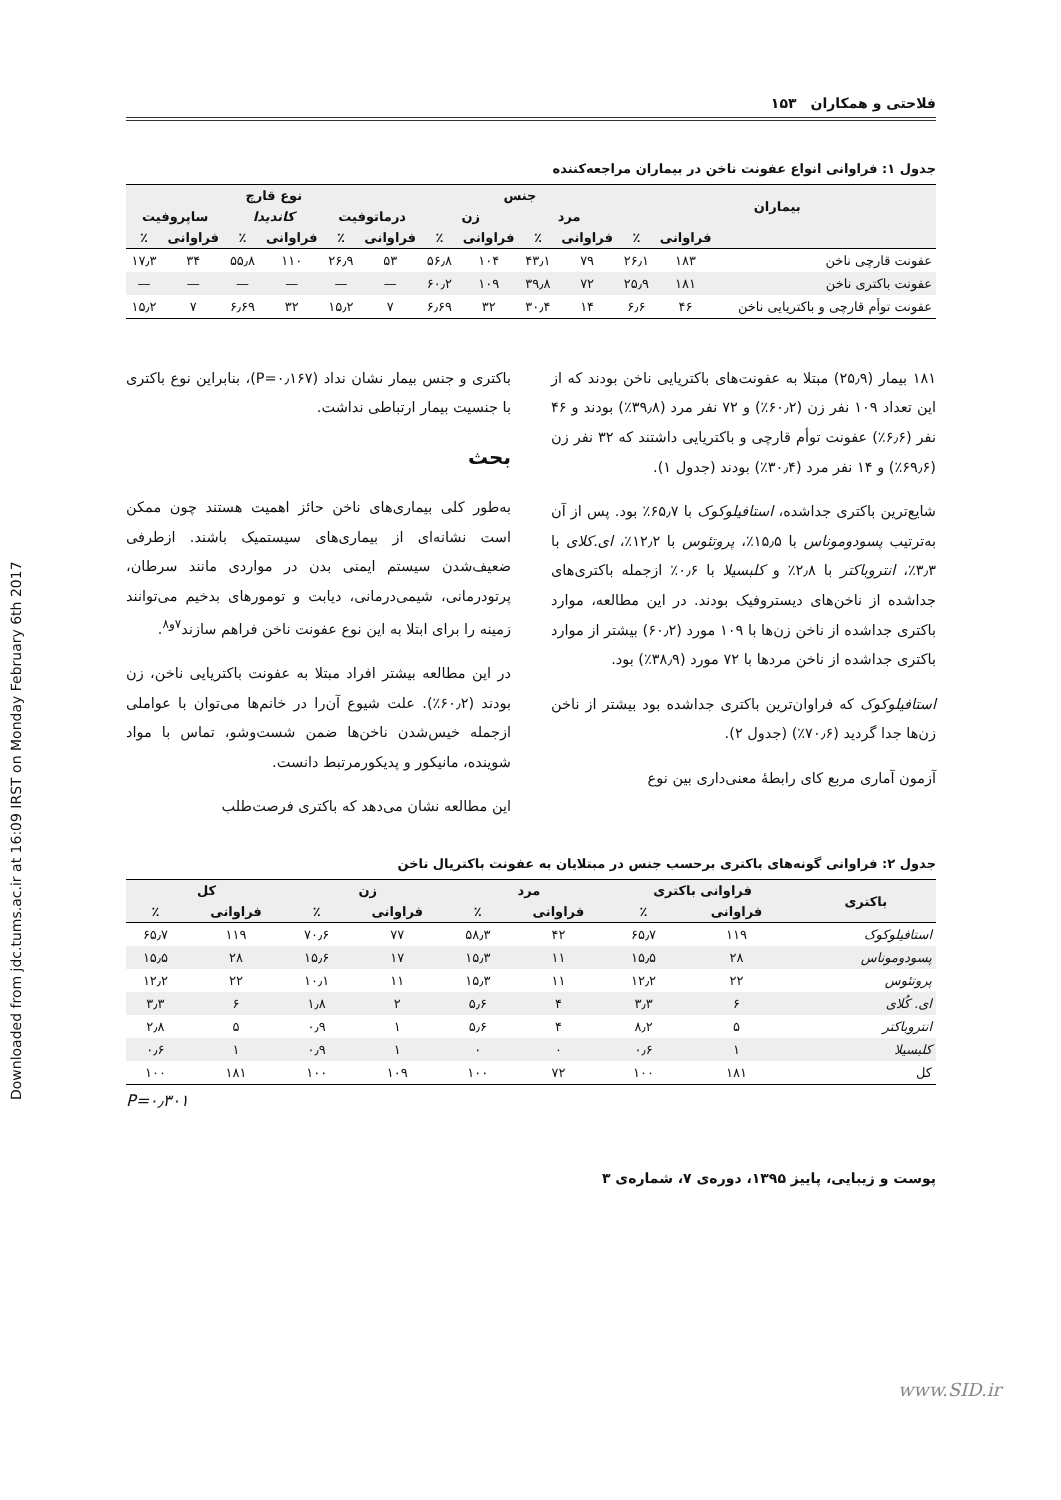Downloaded from jdc.tums.ac.ir at 16:09 IRST on Monday February 6th 2017
۱۵۳ فلاحتی و همکاران
جدول ۱: فراوانی انواع عفونت ناخن در بیماران مراجعه‌کننده
| بیماران | | | جنس | | | | نوع قارچ | | | | | |
| --- | --- | --- | --- | --- | --- | --- | --- | --- | --- | --- | --- | --- |
| | | | مرد | | زن | | درماتوفیت | | کاندیدا | | ساپروفیت | |
| | فراوانی | ٪ | فراوانی | ٪ | فراوانی | ٪ | فراوانی | ٪ | فراوانی | ٪ | فراوانی | ٪ |
| عفونت قارچی ناخن | ۱۸۳ | ۲۶٫۱ | ۷۹ | ۴۳٫۱ | ۱۰۴ | ۵۶٫۸ | ۵۳ | ۲۶٫۹ | ۱۱۰ | ۵۵٫۸ | ۳۴ | ۱۷٫۳ |
| عفونت باکتری ناخن | ۱۸۱ | ۲۵٫۹ | ۷۲ | ۳۹٫۸ | ۱۰۹ | ۶۰٫۲ | — | — | — | — | — | — |
| عفونت توأم قارچی و باکتریایی ناخن | ۴۶ | ۶٫۶ | ۱۴ | ۳۰٫۴ | ۳۲ | ۶٫۶۹ | ۷ | ۱۵٫۲ | ۳۲ | ۶٫۶۹ | ۷ | ۱۵٫۲ |
۱۸۱ بیمار (۲۵٫۹) مبتلا به عفونت‌های باکتریایی ناخن بودند که از این تعداد ۱۰۹ نفر زن (۶۰٫۲٪) و ۷۲ نفر مرد (۳۹٫۸٪) بودند و ۴۶ نفر (۶٫۶٪) عفونت توأم قارچی و باکتریایی داشتند که ۳۲ نفر زن (۶۹٫۶٪) و ۱۴ نفر مرد (۳۰٫۴٪) بودند (جدول ۱).
شایع‌ترین باکتری جداشده، استافیلوکوک با ۶۵٫۷٪ بود. پس از آن به‌ترتیب پسودوموناس با ۱۵٫۵٪، پروتئوس با ۱۲٫۲٪، ای.کلای با ۳٫۳٪، انتروباکتر با ۲٫۸٪ و کلبسیلا با ۰٫۶٪ ازجمله باکتری‌های جداشده از ناخن‌های دیستروفیک بودند. در این مطالعه، موارد باکتری جداشده از ناخن زن‌ها با ۱۰۹ مورد (۶۰٫۲) بیشتر از موارد باکتری جداشده از ناخن مردها با ۷۲ مورد (۳۸٫۹٪) بود.
استافیلوکوک که فراوان‌ترین باکتری جداشده بود بیشتر از ناخن زن‌ها جدا گردید (۷۰٫۶٪) (جدول ۲).
آزمون آماری مربع کای رابطهٔ معنی‌داری بین نوع
باکتری و جنس بیمار نشان نداد (P=۰٫۱۶۷)، بنابراین نوع باکتری با جنسیت بیمار ارتباطی نداشت.
بحث
به‌طور کلی بیماری‌های ناخن حائز اهمیت هستند چون ممکن است نشانه‌ای از بیماری‌های سیستمیک باشند. ازطرفی ضعیف‌شدن سیستم ایمنی بدن در مواردی مانند سرطان، پرتودرمانی، شیمی‌درمانی، دیابت و تومورهای بدخیم می‌توانند زمینه را برای ابتلا به این نوع عفونت ناخن فراهم سازند<sup>۷و۸</sup>.
در این مطالعه بیشتر افراد مبتلا به عفونت باکتریایی ناخن، زن بودند (۶۰٫۲٪). علت شیوع آن‌را در خانم‌ها می‌توان با عواملی ازجمله خیس‌شدن ناخن‌ها ضمن شست‌وشو، تماس با مواد شوینده، مانیکور و پدیکورمرتبط دانست.
این مطالعه نشان می‌دهد که باکتری فرصت‌طلب
جدول ۲: فراوانی گونه‌های باکتری برحسب جنس در مبتلایان به عفونت باکتریال ناخن
| باکتری | فراوانی باکتری | | مرد | | زن | | کل | |
| --- | --- | --- | --- | --- | --- | --- | --- | --- |
| | فراوانی | ٪ | فراوانی | ٪ | فراوانی | ٪ | فراوانی | ٪ |
| استافیلوکوک | ۱۱۹ | ۶۵٫۷ | ۴۲ | ۵۸٫۳ | ۷۷ | ۷۰٫۶ | ۱۱۹ | ۶۵٫۷ |
| پسودوموناس | ۲۸ | ۱۵٫۵ | ۱۱ | ۱۵٫۳ | ۱۷ | ۱۵٫۶ | ۲۸ | ۱۵٫۵ |
| پروتئوس | ۲۲ | ۱۲٫۲ | ۱۱ | ۱۵٫۳ | ۱۱ | ۱۰٫۱ | ۲۲ | ۱۲٫۲ |
| ای. کُلای | ۶ | ۳٫۳ | ۴ | ۵٫۶ | ۲ | ۱٫۸ | ۶ | ۳٫۳ |
| انتروباکتر | ۵ | ۸٫۲ | ۴ | ۵٫۶ | ۱ | ۰٫۹ | ۵ | ۲٫۸ |
| کلبسیلا | ۱ | ۰٫۶ | ۰ | ۰ | ۱ | ۰٫۹ | ۱ | ۰٫۶ |
| کل | ۱۸۱ | ۱۰۰ | ۷۲ | ۱۰۰ | ۱۰۹ | ۱۰۰ | ۱۸۱ | ۱۰۰ |
P=۰٫۳۰۱
پوست و زیبایی، پاییز ۱۳۹۵، دوره‌ی ۷، شماره‌ی ۳
www.SID.ir